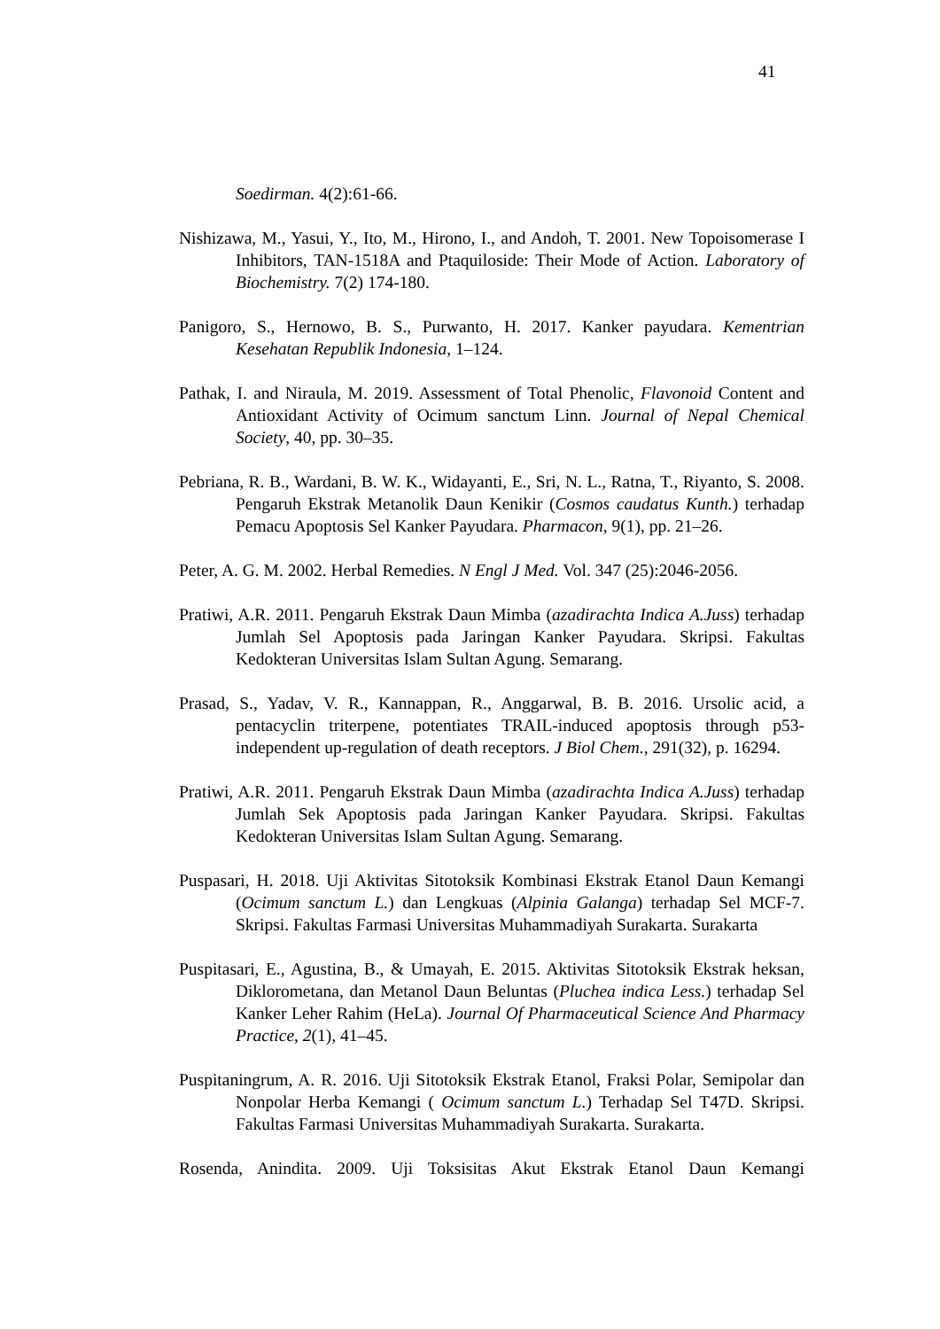41
Soedirman. 4(2):61-66.
Nishizawa, M., Yasui, Y., Ito, M., Hirono, I., and Andoh, T. 2001. New Topoisomerase I Inhibitors, TAN-1518A and Ptaquiloside: Their Mode of Action. Laboratory of Biochemistry. 7(2) 174-180.
Panigoro, S., Hernowo, B. S., Purwanto, H. 2017. Kanker payudara. Kementrian Kesehatan Republik Indonesia, 1–124.
Pathak, I. and Niraula, M. 2019. Assessment of Total Phenolic, Flavonoid Content and Antioxidant Activity of Ocimum sanctum Linn. Journal of Nepal Chemical Society, 40, pp. 30–35.
Pebriana, R. B., Wardani, B. W. K., Widayanti, E., Sri, N. L., Ratna, T., Riyanto, S. 2008. Pengaruh Ekstrak Metanolik Daun Kenikir (Cosmos caudatus Kunth.) terhadap Pemacu Apoptosis Sel Kanker Payudara. Pharmacon, 9(1), pp. 21–26.
Peter, A. G. M. 2002. Herbal Remedies. N Engl J Med. Vol. 347 (25):2046-2056.
Pratiwi, A.R. 2011. Pengaruh Ekstrak Daun Mimba (azadirachta Indica A.Juss) terhadap Jumlah Sel Apoptosis pada Jaringan Kanker Payudara. Skripsi. Fakultas Kedokteran Universitas Islam Sultan Agung. Semarang.
Prasad, S., Yadav, V. R., Kannappan, R., Anggarwal, B. B. 2016. Ursolic acid, a pentacyclin triterpene, potentiates TRAIL-induced apoptosis through p53-independent up-regulation of death receptors. J Biol Chem., 291(32), p. 16294.
Pratiwi, A.R. 2011. Pengaruh Ekstrak Daun Mimba (azadirachta Indica A.Juss) terhadap Jumlah Sek Apoptosis pada Jaringan Kanker Payudara. Skripsi. Fakultas Kedokteran Universitas Islam Sultan Agung. Semarang.
Puspasari, H. 2018. Uji Aktivitas Sitotoksik Kombinasi Ekstrak Etanol Daun Kemangi (Ocimum sanctum L.) dan Lengkuas (Alpinia Galanga) terhadap Sel MCF-7. Skripsi. Fakultas Farmasi Universitas Muhammadiyah Surakarta. Surakarta
Puspitasari, E., Agustina, B., & Umayah, E. 2015. Aktivitas Sitotoksik Ekstrak heksan, Diklorometana, dan Metanol Daun Beluntas (Pluchea indica Less.) terhadap Sel Kanker Leher Rahim (HeLa). Journal Of Pharmaceutical Science And Pharmacy Practice, 2(1), 41–45.
Puspitaningrum, A. R. 2016. Uji Sitotoksik Ekstrak Etanol, Fraksi Polar, Semipolar dan Nonpolar Herba Kemangi ( Ocimum sanctum L.) Terhadap Sel T47D. Skripsi. Fakultas Farmasi Universitas Muhammadiyah Surakarta. Surakarta.
Rosenda, Anindita. 2009. Uji Toksisitas Akut Ekstrak Etanol Daun Kemangi